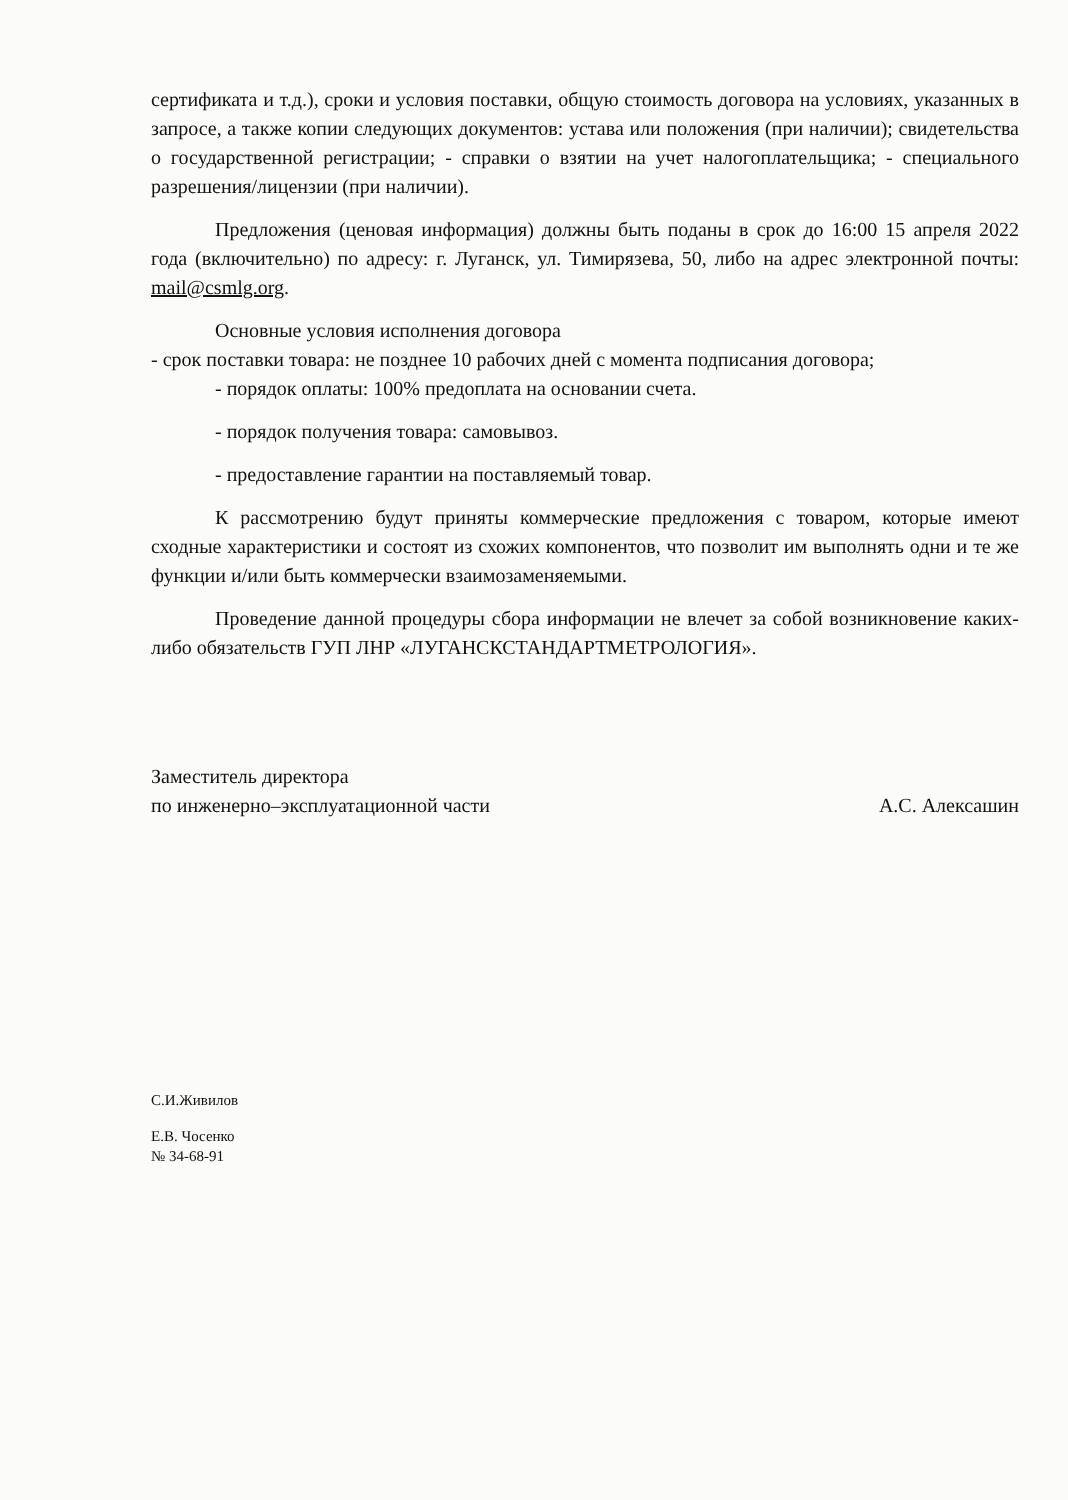сертификата и т.д.), сроки и условия поставки, общую стоимость договора на условиях, указанных в запросе, а также копии следующих документов: устава или положения (при наличии); свидетельства о государственной регистрации; - справки о взятии на учет налогоплательщика; - специального разрешения/лицензии (при наличии).
Предложения (ценовая информация) должны быть поданы в срок до 16:00 15 апреля 2022 года (включительно) по адресу: г. Луганск, ул. Тимирязева, 50, либо на адрес электронной почты: mail@csmlg.org.
Основные условия исполнения договора
- срок поставки товара: не позднее 10 рабочих дней с момента подписания договора;
- порядок оплаты: 100% предоплата на основании счета.
- порядок получения товара: самовывоз.
- предоставление гарантии на поставляемый товар.
К рассмотрению будут приняты коммерческие предложения с товаром, которые имеют сходные характеристики и состоят из схожих компонентов, что позволит им выполнять одни и те же функции и/или быть коммерчески взаимозаменяемыми.
Проведение данной процедуры сбора информации не влечет за собой возникновение каких-либо обязательств ГУП ЛНР «ЛУГАНСКСТАНДАРТМЕТРОЛОГИЯ».
Заместитель директора
по инженерно–эксплуатационной части А.С. Алексашин
С.И.Живилов
Е.В. Чосенко
№ 34-68-91